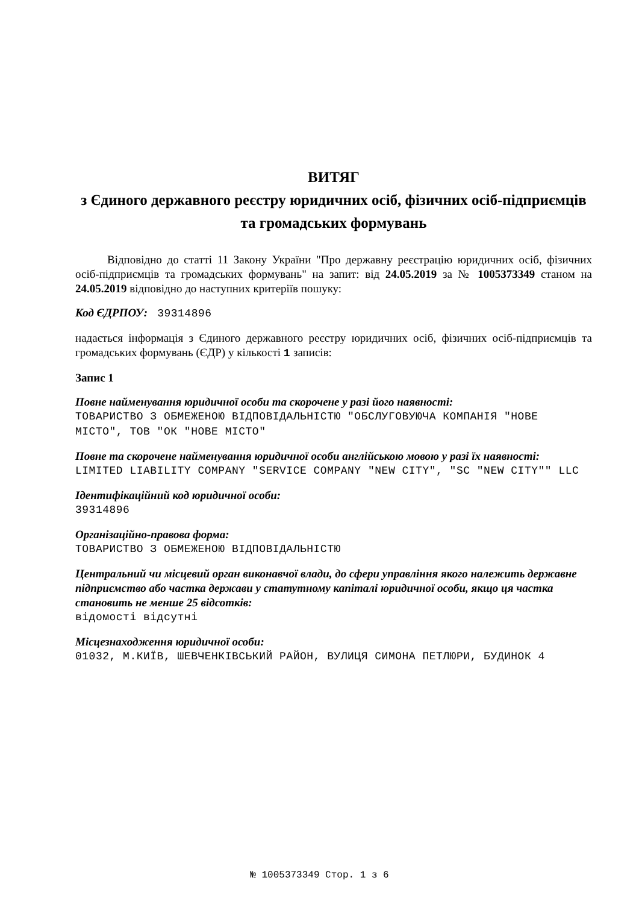ВИТЯГ
з Єдиного державного реєстру юридичних осіб, фізичних осіб-підприємців та громадських формувань
Відповідно до статті 11 Закону України "Про державну реєстрацію юридичних осіб, фізичних осіб-підприємців та громадських формувань" на запит: від 24.05.2019 за № 1005373349 станом на 24.05.2019 відповідно до наступних критеріїв пошуку:
Код ЄДРПОУ: 39314896
надається інформація з Єдиного державного реєстру юридичних осіб, фізичних осіб-підприємців та громадських формувань (ЄДР) у кількості 1 записів:
Запис 1
Повне найменування юридичної особи та скорочене у разі його наявності:
ТОВАРИСТВО З ОБМЕЖЕНОЮ ВІДПОВІДАЛЬНІСТЮ "ОБСЛУГОВУЮЧА КОМПАНІЯ "НОВЕ МІСТО", ТОВ "ОК "НОВЕ МІСТО"
Повне та скорочене найменування юридичної особи англійською мовою у разі їх наявності:
LIMITED LIABILITY COMPANY "SERVICE COMPANY "NEW CITY", "SC "NEW CITY"" LLC
Ідентифікаційний код юридичної особи:
39314896
Організаційно-правова форма:
ТОВАРИСТВО З ОБМЕЖЕНОЮ ВІДПОВІДАЛЬНІСТЮ
Центральний чи місцевий орган виконавчої влади, до сфери управління якого належить державне підприємство або частка держави у статутному капіталі юридичної особи, якщо ця частка становить не менше 25 відсотків:
відомості відсутні
Місцезнаходження юридичної особи:
01032, М.КИЇВ, ШЕВЧЕНКІВСЬКИЙ РАЙОН, ВУЛИЦЯ СИМОНА ПЕТЛЮРИ, БУДИНОК 4
№ 1005373349 Стор. 1 з 6